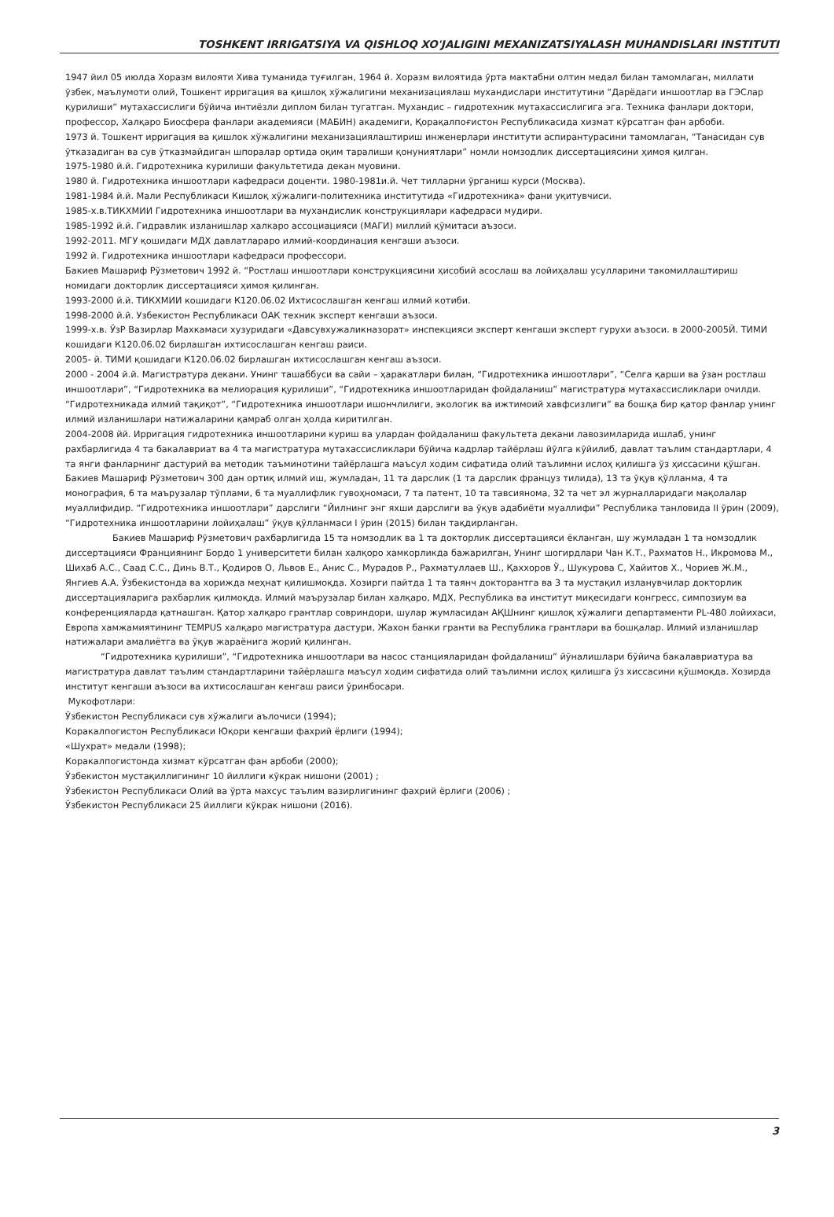TOSHKENT IRRIGATSIYA VA QISHLOQ XO'JALIGINI MEXANIZATSIYALASH MUHANDISLARI INSTITUTI
1947 йил 05 июлда Хоразм вилояти Хива туманида туғилган, 1964 й. Хоразм вилоятида ўрта мактабни олтин медал билан тамомлаган, миллати ўзбек, маълумоти олий, Тошкент ирригация ва қишлоқ хўжалигини механизациялаш мухандислари институтини “Дарёдаги иншоотлар ва ГЭСлар қурилиши” мутахассислиги бўйича интиёзли диплом билан тугатган. Мухандис – гидротехник мутахассислигига эга. Техника фанлари доктори, профессор, Халқаро Биосфера фанлари академияси (МАБИН) академиги, Қорақалпоғистон Республикасида хизмат кўрсатган фан арбоби.
1973 й. Тошкент ирригация ва қишлок хўжалигини механизациялаштириш инженерлари институти аспирантурасини тамомлаган, “Танасидан сув ўтказадиган ва сув ўтказмайдиган шпоралар ортида оқим таралиши қонуниятлари” номли номзодлик диссертациясини ҳимоя қилган.
1975-1980 й.й. Гидротехника курилиши факультетида декан муовини.
1980 й. Гидротехника иншоотлари кафедраси доценти. 1980-1981и.й. Чет тилларни ўрганиш курси (Москва).
1981-1984 й.й. Мали Республикаси Кишлоқ хўжалиги-политехника институтида «Гидротехника» фани уқитувчиси.
1985-х.в.ТИКХМИИ Гидротехника иншоотлари ва мухандислик конструкциялари кафедраси мудири.
1985-1992 й.й. Гидравлик изланишлар халкаро ассоциацияси (МАГИ) миллий қўмитаси аъзоси.
1992-2011. МГУ қошидаги МДХ давлатлараро илмий-координация кенгаши аъзоси.
1992 й. Гидротехника иншоотлари кафедраси профессори.
Бакиев Машариф Рўзметович 1992 й. “Ростлаш иншоотлари конструкциясини ҳисобий асослаш ва лойиҳалаш усулларини такомиллаштириш номидаги докторлик диссертацияси ҳимоя қилинган.
1993-2000 й.й. ТИКХМИИ кошидаги К120.06.02 Ихтисослашган кенгаш илмий котиби.
1998-2000 й.й. Узбекистон Республикаси ОАК техник эксперт кенгаши аъзоси.
1999-х.в. ЎзР Вазирлар Махкамаси хузуридаги «Давсувхужаликназорат» инспекцияси эксперт кенгаши эксперт гурухи аъзоси. в 2000-2005Й. ТИМИ кошидаги К120.06.02 бирлашган ихтисослашган кенгаш раиси.
2005- й. ТИМИ қошидаги К120.06.02 бирлашган ихтисослашган кенгаш аъзоси.
2000 - 2004 й.й. Магистратура декани. Унинг ташаббуси ва сайи – ҳаракатлари билан, “Гидротехника иншоотлари”, “Селга қарши ва ўзан ростлаш иншоотлари”, “Гидротехника ва мелиорация қурилиши”, “Гидротехника иншоотларидан фойдаланиш” магистратура мутахассисликлари очилди. “Гидротехникада илмий тақиқот”, “Гидротехника иншоотлари ишончлилиги, экологик ва ижтимоий хавфсизлиги” ва бошқа бир қатор фанлар унинг илмий изланишлари натижаларини қамраб олган ҳолда киритилган.
2004-2008 йй. Ирригация гидротехника иншоотларини куриш ва улардан фойдаланиш факультета декани лавозимларида ишлаб, унинг рахбарлигида 4 та бакалавриат ва 4 та магистратура мутахассисликлари бўйича кадрлар тайёрлаш йўлга кўйилиб, давлат таълим стандартлари, 4 та янги фанларнинг дастурий ва методик таъминотини тайёрлашга маъсул ходим сифатида олий таълимни ислоҳ қилишга ўз ҳиссасини қўшган.
Бакиев Машариф Рўзметович 300 дан ортиқ илмий иш, жумладан, 11 та дарслик (1 та дарслик француз тилида), 13 та ўқув қўлланма, 4 та монография, 6 та маърузалар тўплами, 6 та муаллифлик гувоҳномаси, 7 та патент, 10 та тавсиянома, 32 та чет эл журналларидаги мақолалар муаллифидир. “Гидротехника иншоотлари” дарслиги “Йилнинг энг яхши дарслиги ва ўқув адабиёти муаллифи” Республика танловида II ўрин (2009), “Гидротехника иншоотларини лойиҳалаш” ўқув қўлланмаси I ўрин (2015) билан тақдирланган.
Бакиев Машариф Рўзметович рахбарлигида 15 та номзодлик ва 1 та докторлик диссертацияси ёкланган, шу жумладан 1 та номзодлик диссертацияси Франциянинг Бордо 1 университети билан халқоро хамкорликда бажарилган, Унинг шогирдлари Чан К.Т., Рахматов Н., Икромова М., Шихаб А.С., Саад С.С., Динь В.Т., Қодиров О, Львов Е., Анис С., Мурадов Р., Рахматуллаев Ш., Қаххоров Ў., Шукурова С, Хайитов Х., Чориев Ж.М., Янгиев А.А. Ўзбекистонда ва хорижда меҳнат қилишмоқда. Хозирги пайтда 1 та таянч докторантга ва 3 та мустақил изланувчилар докторлик диссертацияларига рахбарлик қилмоқда. Илмий маърузалар билан халқаро, МДХ, Республика ва институт миқесидаги конгресс, симпозиум ва конференцияларда қатнашган. Қатор халқаро грантлар совриндори, шулар жумласидан АҚШнинг қишлоқ хўжалиги департаменти PL-480 лойихаси, Европа хамжамиятининг TEMPUS халқаро магистратура дастури, Жахон банки гранти ва Республика грантлари ва бошқалар. Илмий изланишлар натижалари амалиётга ва ўқув жараёнига жорий қилинган.
“Гидротехника қурилиши”, “Гидротехника иншоотлари ва насос станцияларидан фойдаланиш” йўналишлари бўйича бакалавриатура ва магистратура давлат таълим стандартларини тайёрлашга маъсул ходим сифатида олий таълимни ислоҳ қилишга ўз хиссасини қўшмоқда. Хозирда институт кенгаши аъзоси ва ихтисослашган кенгаш раиси ўринбосари.
Мукофотлари:
Ўзбекистон Республикаси сув хўжалиги аълочиси (1994);
Коракалпогистон Республикаси Юқори кенгаши фахрий ёрлиги (1994);
«Шухрат» медали (1998);
Коракалпогистонда хизмат кўрсатган фан арбоби (2000);
Ўзбекистон мустақиллигининг 10 йиллиги кўкрак нишони (2001) ;
Ўзбекистон Республикаси Олий ва ўрта махсус таълим вазирлигининг фахрий ёрлиги (2006) ;
Ўзбекистон Республикаси 25 йиллиги кўкрак нишони (2016).
3